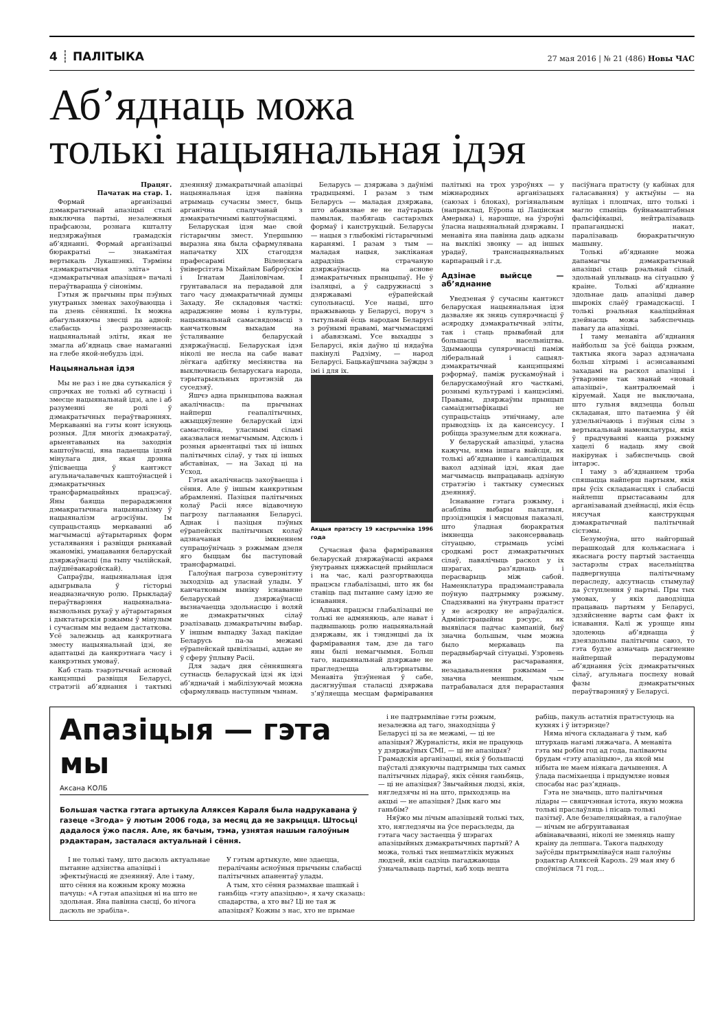4 ┊ ПАЛІТЫКА
27 мая 2016 | № 21 (486) Новы ЧАС
Аб’яднаць можа
толькі нацыянальная ідэя
Працяг.
Пачатак на стар. 1.
Формай арганізацыі дэмакратычнай апазіцыі сталі выключна партыі, незалежныя прафсаюзы, рознага кшталту недзяржаўныя грамадскія аб’яднанні. Формай арганізацыі бюракратыі — знакамітая вертыкаль Лукашэнкі. Тэрміны «дэмакратычная эліта» і «дэмакратычная апазіцыя» пачалі пераўтварацца ў сінонімы.
Гэтыя ж прычыны пры пэўных унутраных зменах захоўваюцца і па дзень сённяшні. Іх можна абагульняючы звесці да адной: слабасць і разрозненасць нацыянальнай эліты, якая не змагла аб’яднаць свае намаганні на глебе якой-небудзь ідэі.
Нацыянальная ідэя
Мы не раз і не два сутыкаліся ў спрэчках не толькі аб сутнасці і змесце нацыянальнай ідэі, але і аб разуменні яе ролі ў дэмакратычных пераўтварэннях. Меркаванні на гэты конт існуюць розныя. Для многіх дэмакратаў, арыентаваных на заходнія каштоўнасці, яна падаецца ідэяй мінулага дня, якая дрэнна ўпісваецца ў кантэкст агульначалавечых каштоўнасцей і дэмакратычных трансфармацыйных працэсаў. Яны баяцца перараджэння дэмакратычнага нацыяналізму ў нацыяналізм агрэсіўны. Ім супрацьстаяць меркаванні аб магчымасці аўтарытарных форм усталявання і развіцця рынкавай эканомікі, умацавання беларускай дзяржаўнасці (па тыпу чылійскай, паўднёвакарэйскай).
Сапраўды, нацыянальная ідэя адыгрывала ў гісторыі неадназначную ролю. Прыкладаў пераўтварэння нацыянальна-вызвольных рухаў у аўтарытарныя і дыктатарскія рэжымы ў мінулым і сучасным мы ведаем дастаткова. Усё залежыць ад канкрэтнага зместу нацыянальнай ідэі, яе адаптацыі да канкрэтнага часу і канкрэтных умоваў.
Каб стаць тэарэтычнай асновай канцэпцыі развіцця Беларусі, стратэгіі аб’яднання і тактыкі дзеянняў дэмакратычнай апазіцыі нацыянальная ідэя павінна атрымаць сучасны змест, быць арганічна спалучанай з дэмакратычнымі каштоўнасцямі.
Беларуская ідэя мае свой гістарычны змест. Упершыню выразна яна была сфармулявана напачатку XIX стагоддзя прафесарамі Віленскага ўніверсітэта Міхайлам Бабpоўскім і Ігнатам Даніловічам. І грунтавалася на перадавой для таго часу дэмакратычнай думцы Захаду. Яе складовыя часткі: адраджэнне мовы і культуры, нацыянальнай самасвядомасці з канчатковым выхадам на ўсталяванне беларускай дзяржаўнасці. Беларуская ідэя ніколі не несла на сабе нават лёгкага адбітку месіянства на выключнасць беларускага народа, тэрытарыяльных прэтэнзій да суседзяў.
Яшчэ адна прынцыпова важная акалічнасць: па прычынах найперш геапалітычных, ажыццяўленне беларускай ідэі самастойна, уласнымі сіламі аказвалася немагчымым. Адсюль і розныя арыентацыі тых ці іншых палітычных сілаў, у тых ці іншых абставінах, — на Захад ці на Усход.
Гэтая акалічнасць захоўваецца і сёння. Але ў іншым канкрэтным абрамленні. Пазіцыя палітычных колаў Расіі нясе відавочную пагрозу пагланання Беларусі. Аднак і пазіцыя пэўных еўрапейскіх палітычных колаў адзначаная імкненнем супрацоўнічаць з рэжымам дзеля яго быццам бы паступовай трансфармацыі.
Галоўная пагроза суверэнітэту зыходзіць ад уласнай улады. У канчатковым выніку існаванне беларускай дзяржаўнасці вызначаецца здольнасцю і воляй яе дэмакратычных сілаў рэалізаваць дэмакратычны выбар. У іншым выпадку Захад пакідае Беларусь па-за межамі еўрапейскай цывілізацыі, аддае яе ў сферу ўплыву Расіі.
Для задач дня сённяшняга сутнасць беларускай ідэі як ідэі аб’ядначай і мабілізуючай можна сфармуляваць наступным чынам.
Беларусь — дзяржава з даўнімі традыцыямі. І разам з тым Беларусь — маладая дзяржава, што абавязвае яе не паўтараць памылак, пазбягаць састарэлых формаў і канструкцый. Беларусы — нацыя з глыбокімі гістарычнымі каранямі. І разам з тым — маладая нацыя, закліканая адрадзіць страчаную дзяржаўнасць на аснове дэмакратычных прынцыпаў. Не ў ізаляцыі, а ў садружнасці з дзяржавамі еўрапейскай супольнасці. Усе нацыі, што пражываюць у Беларусі, поруч з тытульнай ёсць народам Беларусі з роўнымі правамі, магчымасцямі і абавязкамі. Усе выхадцы з Беларусі, якія даўно ці нядаўна пакінулі Радзіму, — народ Беларусі. Бацькаўшчына заўжды з імі і для іх.
Акцыя пратэсту 19 кастрычніка 1996 года
Сучасная фаза фарміравання беларускай дзяржаўнасці акрамя ўнутраных цяжкасцей прыйшлася і на час, калі разгортваюцца працэсы глабалізацыі, што як бы ставіць пад пытанне саму ідэю яе існавання.
Аднак працэсы глабалізацыі не толькі не адмяняюць, але нават і падвышаюць ролю нацыянальнай дзяржавы, як і тэндэнцыі да іх фарміравання там, дзе да таго яны былі немагчымыя. Больш таго, нацыянальнай дзяржаве не прагледзецца альтэрнатывы. Менавіта ўпэўненая ў сабе, дасягнуўшая сталасці дзяржава з’яўляецца месцам фарміравання палітыкі на трох узроўнях — у міжнародных арганізацыях (саюзах і блоках), рэгіянальным (напрыклад, Еўропа ці Лацінская Амерыка) і, нарэшце, на ўзроўні ўласна нацыянальнай дзяржавы. І менавіта яна павінна даць адказы на выклікі звонку — ад іншых урадаў, транснацыянальных карпарацый і г.д.
Адзінае выйсце — аб’яднанне
Уведзеная ў сучасны кантэкст беларуская нацыянальная ідэя дазваляе як зняць супярэчнасці ў асяродку дэмакратычнай эліты, так і стаць прывабнай для большасці насельніцтва. Здымаюцца супярэчнасці паміж ліберальнай і сацыял-дэмакратычнай канцэпцыямі рэформаў, паміж рускамоўнай і беларускамоўнай яго часткамі, рознымі культурамі і канцэсіямі. Прававы, дзяржаўны прынцып самаідэнтыфікацыі не супрацьстаіць этнічнаму, але прыводзіць іх да кансенсусу. І робіцца зразумелым для кожнага.
У беларускай апазіцыі, уласна кажучы, няма іншага выйсця, як толькі аб’яднанне і кансалідацыя вакол адзінай ідэі, якая дае магчымасць выпрацаваць адзіную стратэгію і тактыку сумесных дзеянняў.
Існаванне гэтага рэжыму, і асабліва выбары палатныя, прэзідэнцкія і мясцовыя паказалі, што ўладная бюракратыя імкнецца законсерваваць сітуацыю, стрымаць усімі сродкамі рост дэмакратычных сілаў, павялічыць раскол у іх шэрагах, раз’яднаць і перасварыць між сабой. Наменклатура прадэманстравала поўную падтрымку рэжыму. Спадзяванні на ўнутраны пратэст у яе асяродку не апраўдаліся. Адміністрацыйны рэсурс, як выявілася падчас кампаній, быў значна большым, чым можна было меркаваць па перадвыбарчай сітуацыі. Узровень жа расчаравання, незадавальнення рэжымам — значна меншым, чым патрабавалася для перарастання пасіўнага пратэсту (у кабінах для галасавання) у актыўны — на вуліцах і плошчах, што толькі і магло спыніць буйнамаштабныя фальсіфікацыі, нейтралізаваць прапагандыскі накат, паралізаваць бюракратычную машыну.
Толькі аб’яднанне можа дапамагчы дэмакратычнай апазіцыі стаць рэальнай сілай, здольнай уплываць на сітуацыю ў краіне. Толькі аб’яднанне здольнае даць апазіцыі давер шырокіх слаёў грамадскасці. І толькі рэальная кааліцыйная дзейнасць можа забяспечыць павагу да апазіцыі.
І таму менавіта аб’яднання найбольш за ўсё баіцца рэжым, тактыка якога зараз адзначана больш хітрымі і асэнсаванымі захадамі на раскол апазіцыі і ўтварэнне так званай «новай апазіцыі», кантралюемай і кіруемай. Хаця не выключана, што гульня вядзецца больш складаная, што патаемна ў ёй удзельнічаюць і пэўныя сілы з вертыкальнай наменклатуры, якія ў прадчуванні канца рэжыму хацелі б надаць яму свой накірунак і забяспечыць свой інтарэс.
І таму з аб’яднаннем трэба спяшацца найперш партыям, якія пры ўсіх складанасцях і слабасці найлепш прыстасаваны для арганізаванай дзейнасці, якія ёсць нясучая канструкцыя дэмакратычнай палітычнай сістэмы.
Безумоўна, што найгоршай перашкодай для колькаснага і якаснага росту партый застаецца застарэлы страх насельніцтва падвергнуцца палітычнаму пераследу, адсутнасць стымулаў да ўступлення ў партыі. Пры тых умовах, у якіх даводзіцца працаваць партыям у Беларусі, здзяйсненне варты сам факт іх існавання. Калі ж урэшце яны здолеюць аб’яднацца ў дзеяздольны палітычны саюз, то гэта будзе азначаць дасягненне найпершай перадумовы аб’яднання ўсіх дэмакратычных сілаў, агульнага поспеху новай фазы дэмакратычных пераўтварэнняў у Беларусі.
Апазіцыя — гэта мы
Аксана КОЛБ
Большая частка гэтага артыкула Аляксея Караля была надрукавана ў газеце «Згода» ў лютым 2006 года, за месяц да яе закрыцця. Штосьці дадалося ўжо пасля. Але, як бачым, тэма, узнятая нашым галоўным рэдактарам, засталася актуальнай і сёння.
І не толькі таму, што дасюль актуальнае пытанне адзінства апазіцыі і эфектыўнасці яе дзеянняў. Але і таму, што сёння на кожным кроку можна пачуць: «А гэтая апазіцыя ні на што не здольная. Яна павінна сысці, бо нічога дасюль не зрабіла».
У гэтым артыкуле, мне здаецца, пералічаны асноўныя прычыны слабасці палітычных апанентаў улады.
А тым, хто сёння размахвае шашкай і ганьбіць «гэту апазіцыю», я хачу сказаць: спадарства, а хто вы? Ці не тая ж апазіцыя? Кожны з нас, хто не прымае
і не падтрымлівае гэты рэжым, незалежна ад таго, знаходзіцца ў Беларусі ці за яе межамі, — ці не апазіцыя? Журналісты, якія не працуюць у дзяржаўных СМІ, — ці не апазіцыя? Грамадскія арганізацыі, якія ў большасці паўсталі дзякуючы падтрымцы тых самых палітычных лідараў, якіх сёння ганьбяць, — ці не апазіцыя? Звычайныя людзі, якія, нягледзячы ні на што, прыходзяць на акцыі — не апазіцыя? Дык каго мы ганьбім?
Няўжо мы лічым апазіцыяй толькі тых, хто, нягледзячы на ўсе перасьледы, да гэтага часу застаецца ў шэрагах апазіцыйных дэмакратычных партый? А можа, толькі тых нешматлікіх мужных людзей, якія садзіць пагаджаюцца ўзначальваць партыі, каб хоць нешта рабіць, пакуль астатнія пратэстуюць на кухнях і ў інтэрнэце?
Няма нічога складанага ў тым, каб штурхаць нагамі ляжачага. А менавіта гэта мы робім год ад года, паліваючы брудам «гэту апазіцыю», да якой мы нібыта не маем ніякага дачынення. А ўлада пасміхаецца і прыдумляе новыя спосабы нас раз’яднаць.
Гэта не значыць, што палітычныя лідары — свяшчэнная істота, якую можна толькі праслаўляць і пісаць толькі пазітыў. Але безапеляцыйная, а галоўнае — нічым не абгрунтаваная абвінавачванні, ніколі не зменяць нашу краіну да лепшага. Такога падыходу заўсёды прытрымліваўся наш галоўны рэдактар Аляксей Кароль. 29 мая яму б споўнілася 71 год…